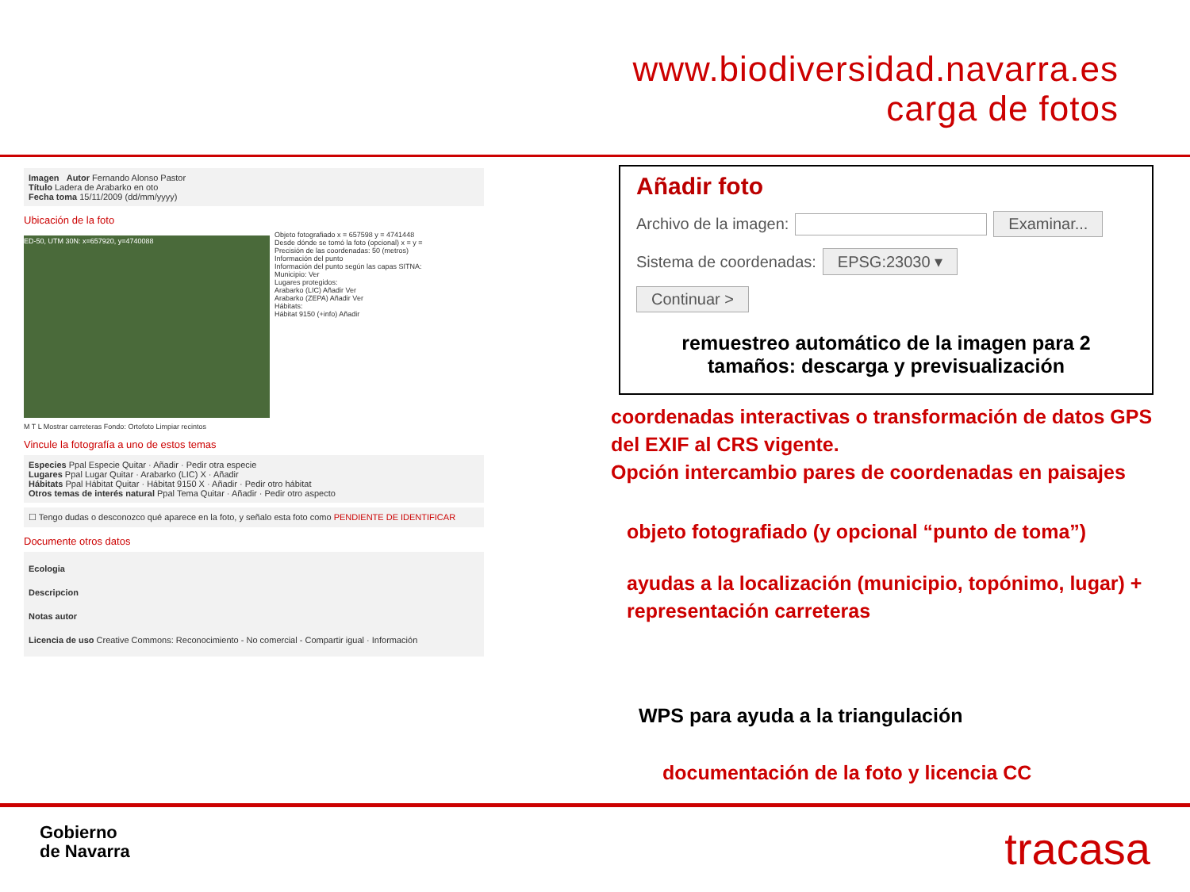www.biodiversidad.navarra.es
carga de fotos
Imagen Autor Fernando Alonso Pastor
Título Ladera de Arabarko en oto
Fecha toma 15/11/2009 (dd/mm/yyyy)
Ubicación de la foto
ED-50, UTM 30N: x=657920, y=4740088
Objeto fotografiado x = 657598 y = 4741448
Desde dónde se tomó la foto (opcional) x = y =
Precisión de las coordenadas: 50 (metros)
Información del punto
Información del punto según las capas SITNA:
Municipio: Ver
Lugares protegidos:
Arabarko (LIC) Añadir Ver
Arabarko (ZEPA) Añadir Ver
Hábitats:
Hábitat 9150 (+info) Añadir
M T L Mostrar carreteras Fondo: Ortofoto Limpiar recintos
Vincule la fotografía a uno de estos temas
Especies Ppal Especie Quitar · Añadir · Pedir otra especie
Lugares Ppal Lugar Quitar · Arabarko (LIC) X · Añadir
Hábitats Ppal Hábitat Quitar · Hábitat 9150 X · Añadir · Pedir otro hábitat
Otros temas de interés natural Ppal Tema Quitar · Añadir · Pedir otro aspecto
☐ Tengo dudas o desconozco qué aparece en la foto, y señalo esta foto como PENDIENTE DE IDENTIFICAR
Documente otros datos
Ecologia
Descripcion
Notas autor
Licencia de uso Creative Commons: Reconocimiento - No comercial - Compartir igual · Información
Añadir foto
Archivo de la imagen: Examinar...
Sistema de coordenadas: EPSG:23030 ▾
Continuar >
remuestreo automático de la imagen para 2 tamaños: descarga y previsualización
coordenadas interactivas o transformación de datos GPS del EXIF al CRS vigente.
Opción intercambio pares de coordenadas en paisajes
objeto fotografiado (y opcional “punto de toma”)
ayudas a la localización (municipio, topónimo, lugar) + representación carreteras
WPS para ayuda a la triangulación
documentación de la foto y licencia CC
Gobierno
de Navarra
tracasa